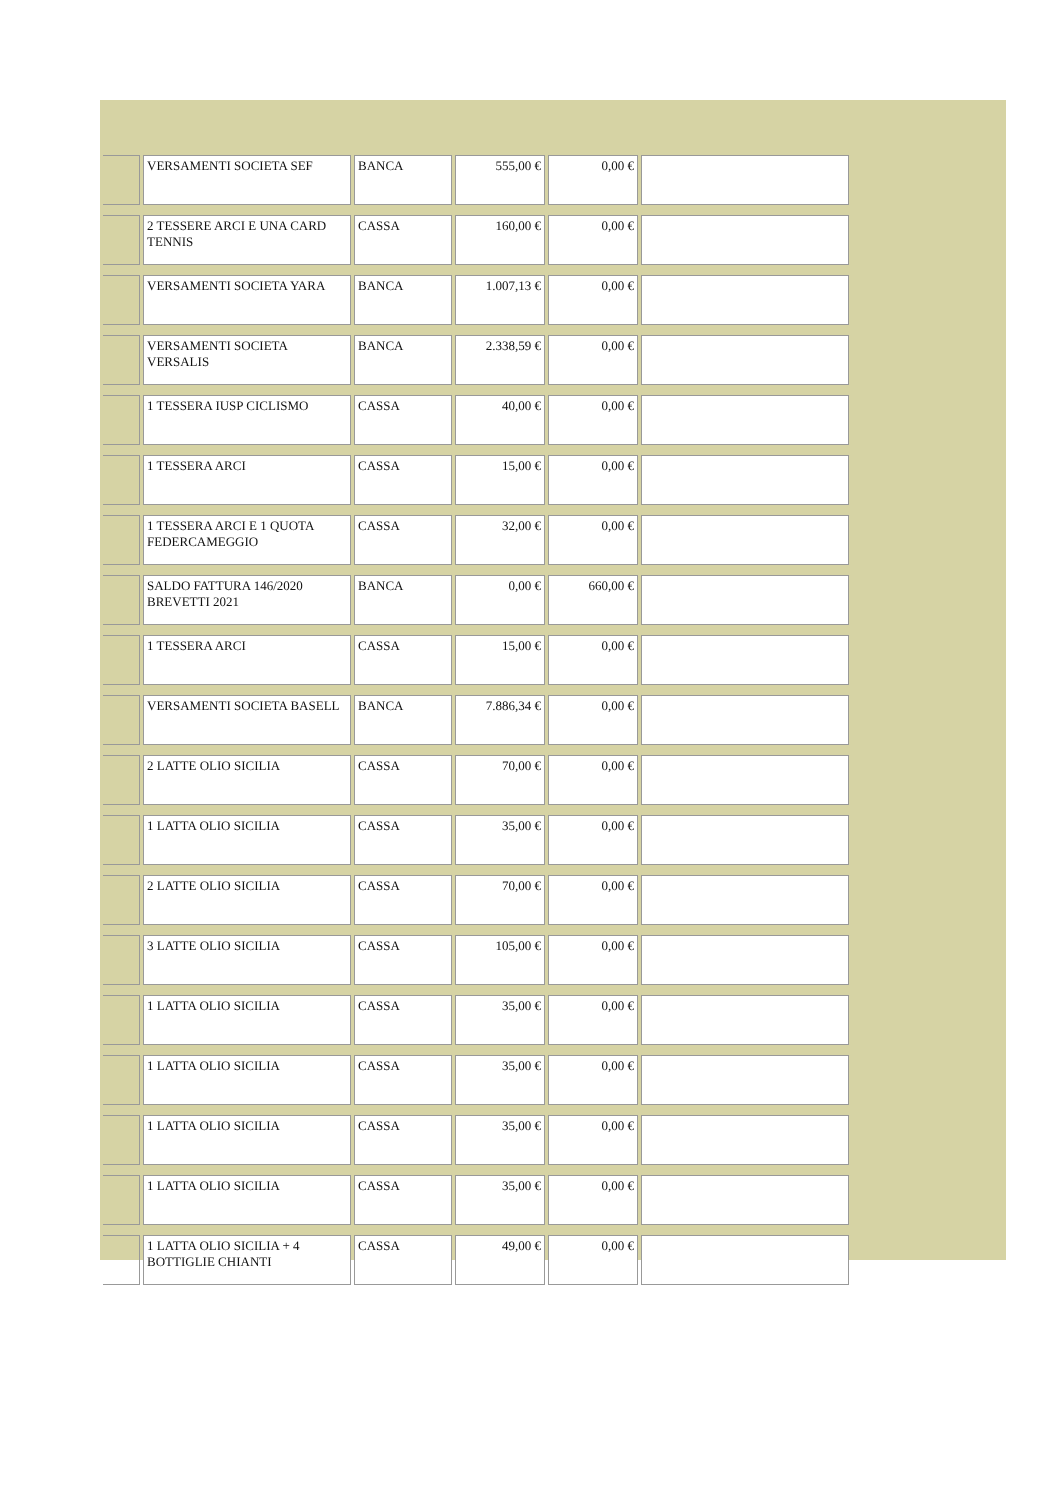| | VERSAMENTI SOCIETA SEF | BANCA | 555,00 € | 0,00 € | |
| | 2 TESSERE ARCI E UNA CARD TENNIS | CASSA | 160,00 € | 0,00 € | |
| | VERSAMENTI SOCIETA YARA | BANCA | 1.007,13 € | 0,00 € | |
| | VERSAMENTI SOCIETA VERSALIS | BANCA | 2.338,59 € | 0,00 € | |
| | 1 TESSERA IUSP CICLISMO | CASSA | 40,00 € | 0,00 € | |
| | 1 TESSERA ARCI | CASSA | 15,00 € | 0,00 € | |
| | 1 TESSERA ARCI E 1 QUOTA FEDERCAMEGGIO | CASSA | 32,00 € | 0,00 € | |
| | SALDO FATTURA 146/2020 BREVETTI 2021 | BANCA | 0,00 € | 660,00 € | |
| | 1 TESSERA ARCI | CASSA | 15,00 € | 0,00 € | |
| | VERSAMENTI SOCIETA BASELL | BANCA | 7.886,34 € | 0,00 € | |
| | 2 LATTE OLIO SICILIA | CASSA | 70,00 € | 0,00 € | |
| | 1 LATTA OLIO SICILIA | CASSA | 35,00 € | 0,00 € | |
| | 2 LATTE OLIO SICILIA | CASSA | 70,00 € | 0,00 € | |
| | 3 LATTE OLIO SICILIA | CASSA | 105,00 € | 0,00 € | |
| | 1 LATTA OLIO SICILIA | CASSA | 35,00 € | 0,00 € | |
| | 1 LATTA OLIO SICILIA | CASSA | 35,00 € | 0,00 € | |
| | 1 LATTA OLIO SICILIA | CASSA | 35,00 € | 0,00 € | |
| | 1 LATTA OLIO SICILIA | CASSA | 35,00 € | 0,00 € | |
| | 1 LATTA OLIO SICILIA + 4 BOTTIGLIE CHIANTI | CASSA | 49,00 € | 0,00 € | |